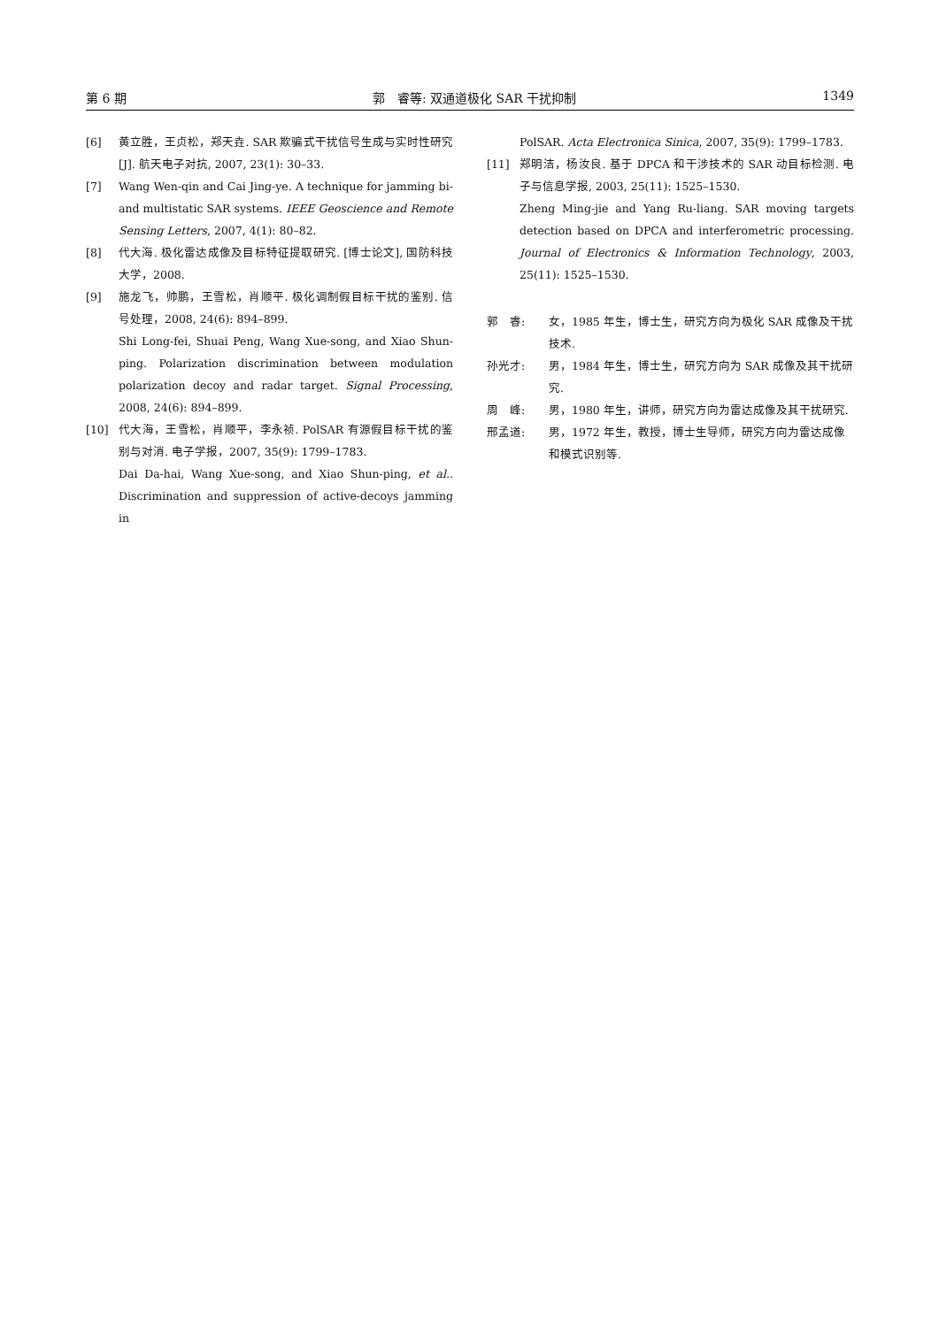第 6 期 郭　睿等: 双通道极化 SAR 干扰抑制 1349
[6] 黄立胜，王贞松，郑天垚. SAR 欺骗式干扰信号生成与实时性研究[J]. 航天电子对抗, 2007, 23(1): 30–33.
[7] Wang Wen-qin and Cai Jing-ye. A technique for jamming bi- and multistatic SAR systems. IEEE Geoscience and Remote Sensing Letters, 2007, 4(1): 80–82.
[8] 代大海. 极化雷达成像及目标特征提取研究. [博士论文], 国防科技大学，2008.
[9] 施龙飞，帅鹏，王雪松，肖顺平. 极化调制假目标干扰的鉴别. 信号处理，2008, 24(6): 894–899.
Shi Long-fei, Shuai Peng, Wang Xue-song, and Xiao Shun-ping. Polarization discrimination between modulation polarization decoy and radar target. Signal Processing, 2008, 24(6): 894–899.
[10] 代大海，王雪松，肖顺平，李永祯. PolSAR 有源假目标干扰的鉴别与对消. 电子学报，2007, 35(9): 1799–1783.
Dai Da-hai, Wang Xue-song, and Xiao Shun-ping, et al.. Discrimination and suppression of active-decoys jamming in
PolSAR. Acta Electronica Sinica, 2007, 35(9): 1799–1783.
[11] 郑明洁，杨汝良. 基于 DPCA 和干涉技术的 SAR 动目标检测. 电子与信息学报, 2003, 25(11): 1525–1530.
Zheng Ming-jie and Yang Ru-liang. SAR moving targets detection based on DPCA and interferometric processing. Journal of Electronics & Information Technology, 2003, 25(11): 1525–1530.
郭　睿: 女，1985 年生，博士生，研究方向为极化 SAR 成像及干扰技术.
孙光才: 男，1984 年生，博士生，研究方向为 SAR 成像及其干扰研究.
周　峰: 男，1980 年生，讲师，研究方向为雷达成像及其干扰研究.
邢孟道: 男，1972 年生，教授，博士生导师，研究方向为雷达成像和模式识别等.